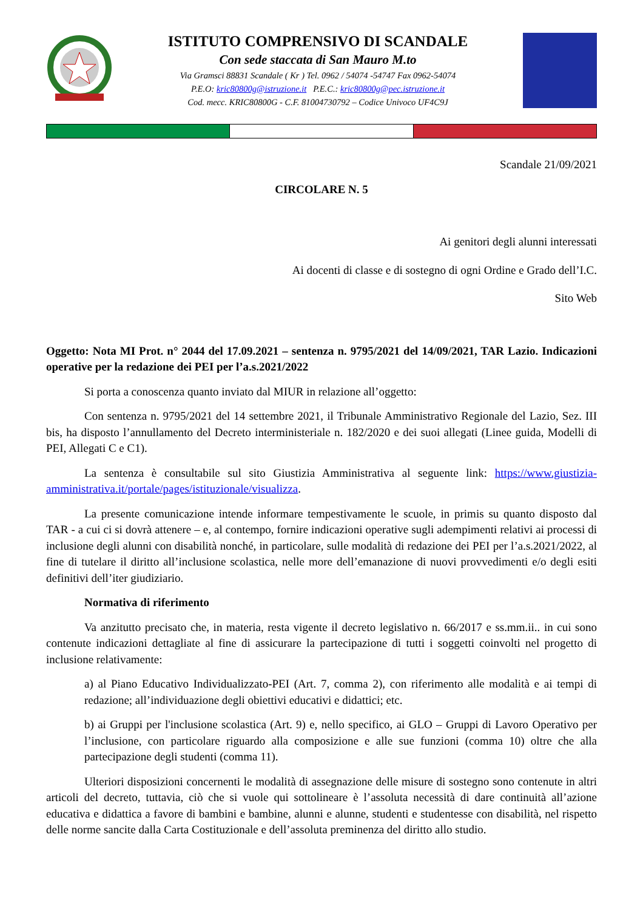ISTITUTO COMPRENSIVO DI SCANDALE
Con sede staccata di San Mauro M.to
Via Gramsci 88831 Scandale ( Kr ) Tel. 0962 / 54074 -54747 Fax 0962-54074
P.E.O: kric80800g@istruzione.it P.E.C.: kric80800g@pec.istruzione.it
Cod. mecc. KRIC80800G - C.F. 81004730792 – Codice Univoco UF4C9J
Scandale 21/09/2021
CIRCOLARE N. 5
Ai genitori degli alunni interessati
Ai docenti di classe e di sostegno di ogni Ordine e Grado dell’I.C.
Sito Web
Oggetto: Nota MI Prot. n° 2044 del 17.09.2021 – sentenza n. 9795/2021 del 14/09/2021, TAR Lazio. Indicazioni operative per la redazione dei PEI per l’a.s.2021/2022
Si porta a conoscenza quanto inviato dal MIUR in relazione all’oggetto:
Con sentenza n. 9795/2021 del 14 settembre 2021, il Tribunale Amministrativo Regionale del Lazio, Sez. III bis, ha disposto l’annullamento del Decreto interministeriale n. 182/2020 e dei suoi allegati (Linee guida, Modelli di PEI, Allegati C e C1).
La sentenza è consultabile sul sito Giustizia Amministrativa al seguente link: https://www.giustizia-amministrativa.it/portale/pages/istituzionale/visualizza.
La presente comunicazione intende informare tempestivamente le scuole, in primis su quanto disposto dal TAR - a cui ci si dovrà attenere – e, al contempo, fornire indicazioni operative sugli adempimenti relativi ai processi di inclusione degli alunni con disabilità nonché, in particolare, sulle modalità di redazione dei PEI per l’a.s.2021/2022, al fine di tutelare il diritto all’inclusione scolastica, nelle more dell’emanazione di nuovi provvedimenti e/o degli esiti definitivi dell’iter giudiziario.
Normativa di riferimento
Va anzitutto precisato che, in materia, resta vigente il decreto legislativo n. 66/2017 e ss.mm.ii.. in cui sono contenute indicazioni dettagliate al fine di assicurare la partecipazione di tutti i soggetti coinvolti nel progetto di inclusione relativamente:
a) al Piano Educativo Individualizzato-PEI (Art. 7, comma 2), con riferimento alle modalità e ai tempi di redazione; all’individuazione degli obiettivi educativi e didattici; etc.
b) ai Gruppi per l'inclusione scolastica (Art. 9) e, nello specifico, ai GLO – Gruppi di Lavoro Operativo per l’inclusione, con particolare riguardo alla composizione e alle sue funzioni (comma 10) oltre che alla partecipazione degli studenti (comma 11).
Ulteriori disposizioni concernenti le modalità di assegnazione delle misure di sostegno sono contenute in altri articoli del decreto, tuttavia, ciò che si vuole qui sottolineare è l’assoluta necessità di dare continuità all’azione educativa e didattica a favore di bambini e bambine, alunni e alunne, studenti e studentesse con disabilità, nel rispetto delle norme sancite dalla Carta Costituzionale e dell’assoluta preminenza del diritto allo studio.